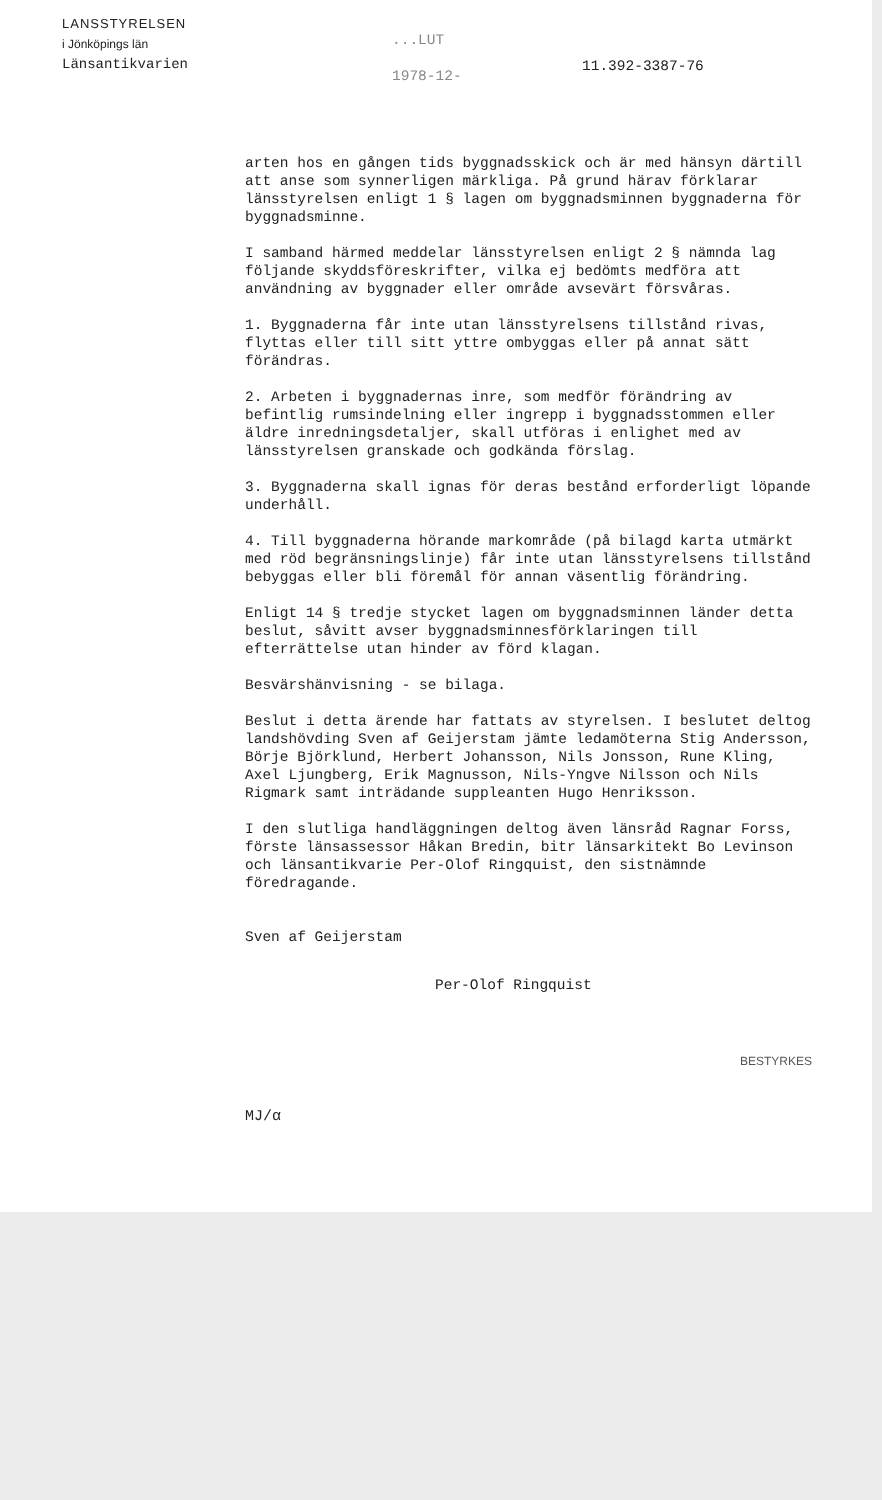LANSSTYRELSEN
i Jönköpings län
Länsantikvarien
...LUT
1978-12-
11.392-3387-76
arten hos en gången tids byggnadsskick och är med hänsyn därtill att anse som synnerligen märkliga. På grund härav förklarar länsstyrelsen enligt 1 § lagen om byggnadsminnen byggnaderna för byggnadsminne.
I samband härmed meddelar länsstyrelsen enligt 2 § nämnda lag följande skyddsföreskrifter, vilka ej bedömts medföra att användning av byggnader eller område avsevärt försvåras.
1. Byggnaderna får inte utan länsstyrelsens tillstånd rivas, flyttas eller till sitt yttre ombyggas eller på annat sätt förändras.
2. Arbeten i byggnadernas inre, som medför förändring av befintlig rumsindelning eller ingrepp i byggnadsstommen eller äldre inredningsdetaljer, skall utföras i enlighet med av länsstyrelsen granskade och godkända förslag.
3. Byggnaderna skall ignas för deras bestånd erforderligt löpande underhåll.
4. Till byggnaderna hörande markområde (på bilagd karta utmärkt med röd begränsningslinje) får inte utan länsstyrelsens tillstånd bebyggas eller bli föremål för annan väsentlig förändring.
Enligt 14 § tredje stycket lagen om byggnadsminnen länder detta beslut, såvitt avser byggnadsminnesförklaringen till efterrättelse utan hinder av förd klagan.
Besvärshänvisning - se bilaga.
Beslut i detta ärende har fattats av styrelsen. I beslutet deltog landshövding Sven af Geijerstam jämte ledamöterna Stig Andersson, Börje Björklund, Herbert Johansson, Nils Jonsson, Rune Kling, Axel Ljungberg, Erik Magnusson, Nils-Yngve Nilsson och Nils Rigmark samt inträdande suppleanten Hugo Henriksson.
I den slutliga handläggningen deltog även länsråd Ragnar Forss, förste länsassessor Håkan Bredin, bitr länsarkitekt Bo Levinson och länsantikvarie Per-Olof Ringquist, den sistnämnde föredragande.
Sven af Geijerstam
Per-Olof Ringquist
BESTYRKES
MJ/α